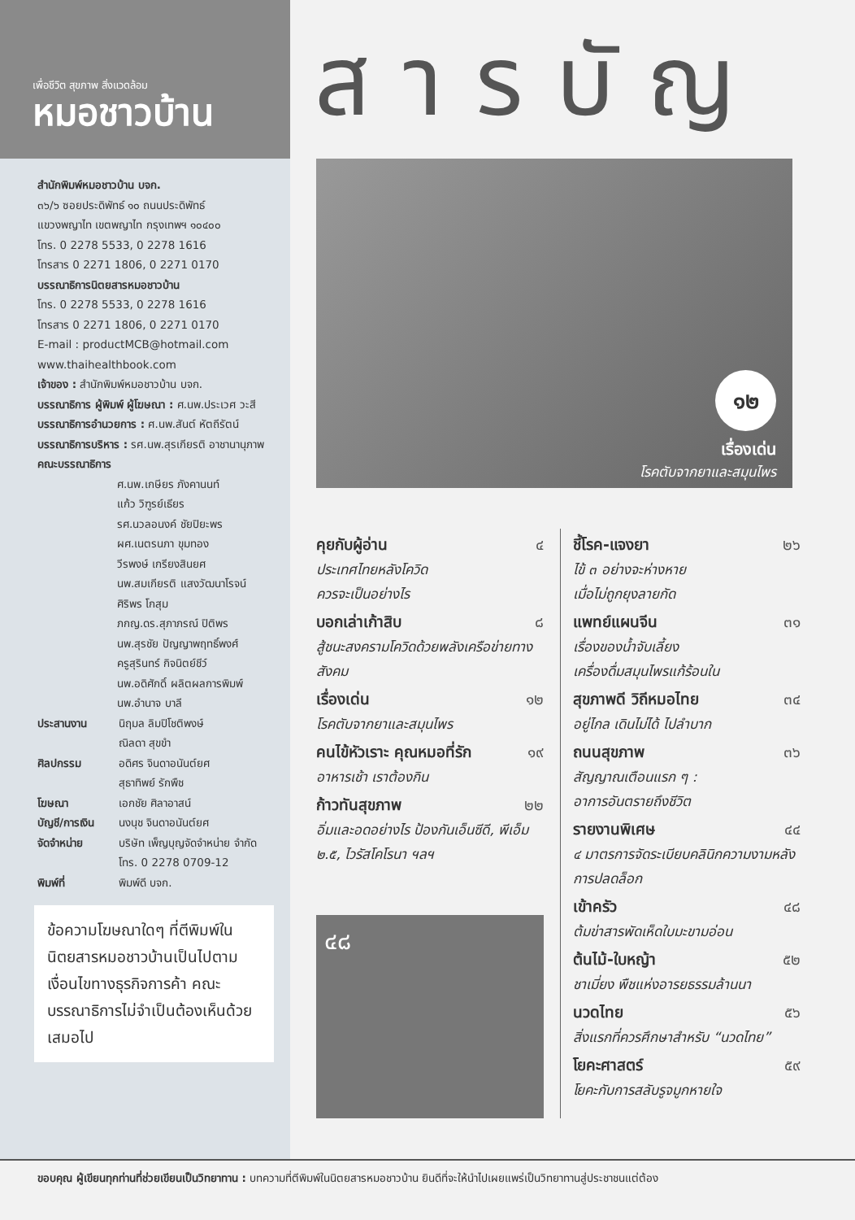เพื่อชีวิต สุขภาพ สิ่งแวดล้อม
หมอชาวบ้าน
สารบัญ
สำนักพิมพ์หมอชาวบ้าน บจก.
๓๖/๖ ซอยประดิพัทธ์ ๑๐ ถนนประดิพัทธ์
แขวงพญาไท เขตพญาไท กรุงเทพฯ ๑๐๔๐๐
โทร. 0 2278 5533, 0 2278 1616
โทรสาร 0 2271 1806, 0 2271 0170
บรรณาธิการนิตยสารหมอชาวบ้าน
โทร. 0 2278 5533, 0 2278 1616
โทรสาร 0 2271 1806, 0 2271 0170
E-mail : productMCB@hotmail.com
www.thaihealthbook.com
เจ้าของ : สำนักพิมพ์หมอชาวบ้าน บจก.
บรรณาธิการ ผู้พิมพ์ ผู้โฆษณา : ศ.นพ.ประเวศ วะสี
บรรณาธิการอำนวยการ : ศ.นพ.สันต์ หัตถีรัตน์
บรรณาธิการบริหาร : รศ.นพ.สุรเกียรติ อาชานานุภาพ
คณะบรรณาธิการ
ศ.นพ.เกษียร ภังคานนท์
แก้ว วิฑูรย์เธียร
รศ.นวลอนงค์ ชัยปิยะพร
ผศ.เนตรนภา ขุมทอง
วีรพงษ์ เกรียงสินยศ
นพ.สมเกียรติ แสงวัฒนาโรจน์
ศิริพร โกสุม
ภกญ.ดร.สุภาภรณ์ ปิติพร
นพ.สุรชัย ปัญญาพฤทธิ์พงศ์
ครูสุรินทร์ กิจนิตย์ชีว์
นพ.อดิศักดิ์ ผลิตผลการพิมพ์
นพ.อำนาจ บาลี
ประสานงาน นิฤมล ลิมปิโชติพงษ์
ณิลดา สุขขำ
ศิลปกรรม อดิศร จินดาอนันต์ยศ
สุธาทิพย์ รักพืช
โฆษณา เอกชัย ศิลาอาสน์
บัญชี/การเงิน นงนุช จินดาอนันต์ยศ
จัดจำหน่าย บริษัท เพ็ญบุญจัดจำหน่าย จำกัด
โทร. 0 2278 0709-12
พิมพ์ที่ พิมพ์ดี บจก.
ข้อความโฆษณาใดๆ ที่ตีพิมพ์ในนิตยสารหมอชาวบ้านเป็นไปตามเงื่อนไขทางธุรกิจการค้า คณะบรรณาธิการไม่จำเป็นต้องเห็นด้วยเสมอไป
๑๒
เรื่องเด่น
โรคตับจากยาและสมุนไพร
คุยกับผู้อ่าน ๔
ประเทศไทยหลังโควิด
ควรจะเป็นอย่างไร
บอกเล่าเก้าสิบ ๘
สู้ชนะสงครามโควิดด้วยพลังเครือข่ายทางสังคม
เรื่องเด่น ๑๒
โรคตับจากยาและสมุนไพร
คนไข้หัวเราะ คุณหมอที่รัก ๑๙
อาหารเช้า เราต้องกิน
ก้าวทันสุขภาพ ๒๒
อิ่มและอดอย่างไร ป้องกันเอ็นซีดี, พีเอ็ม ๒.๕, ไวรัสโคโรนา ฯลฯ
๔๘
ชี้โรค-แจงยา ๒๖
ไข้ ๓ อย่างจะห่างหาย
เมื่อไม่ถูกยุงลายกัด
แพทย์แผนจีน ๓๑
เรื่องของน้ำจับเลี้ยง
เครื่องดื่มสมุนไพรแก้ร้อนใน
สุขภาพดี วิถีหมอไทย ๓๔
อยู่ไกล เดินไม่ได้ ไปลำบาก
ถนนสุขภาพ ๓๖
สัญญาณเตือนแรก ๆ :
อาการอันตรายถึงชีวิต
รายงานพิเศษ ๔๔
๔ มาตรการจัดระเบียบคลินิกความงามหลังการปลดล็อก
เข้าครัว ๔๘
ต้มข่าสารพัดเห็ดใบมะขามอ่อน
ต้นไม้-ใบหญ้า ๕๒
ชาเมี่ยง พืชแห่งอารยธรรมล้านนา
นวดไทย ๕๖
สิ่งแรกที่ควรศึกษาสำหรับ “นวดไทย”
โยคะศาสตร์ ๕๙
โยคะกับการสลับรูจมูกหายใจ
ขอบคุณ ผู้เขียนทุกท่านที่ช่วยเขียนเป็นวิทยาทาน : บทความที่ตีพิมพ์ในนิตยสารหมอชาวบ้าน ยินดีที่จะให้นำไปเผยแพร่เป็นวิทยาทานสู่ประชาชนแต่ต้อง